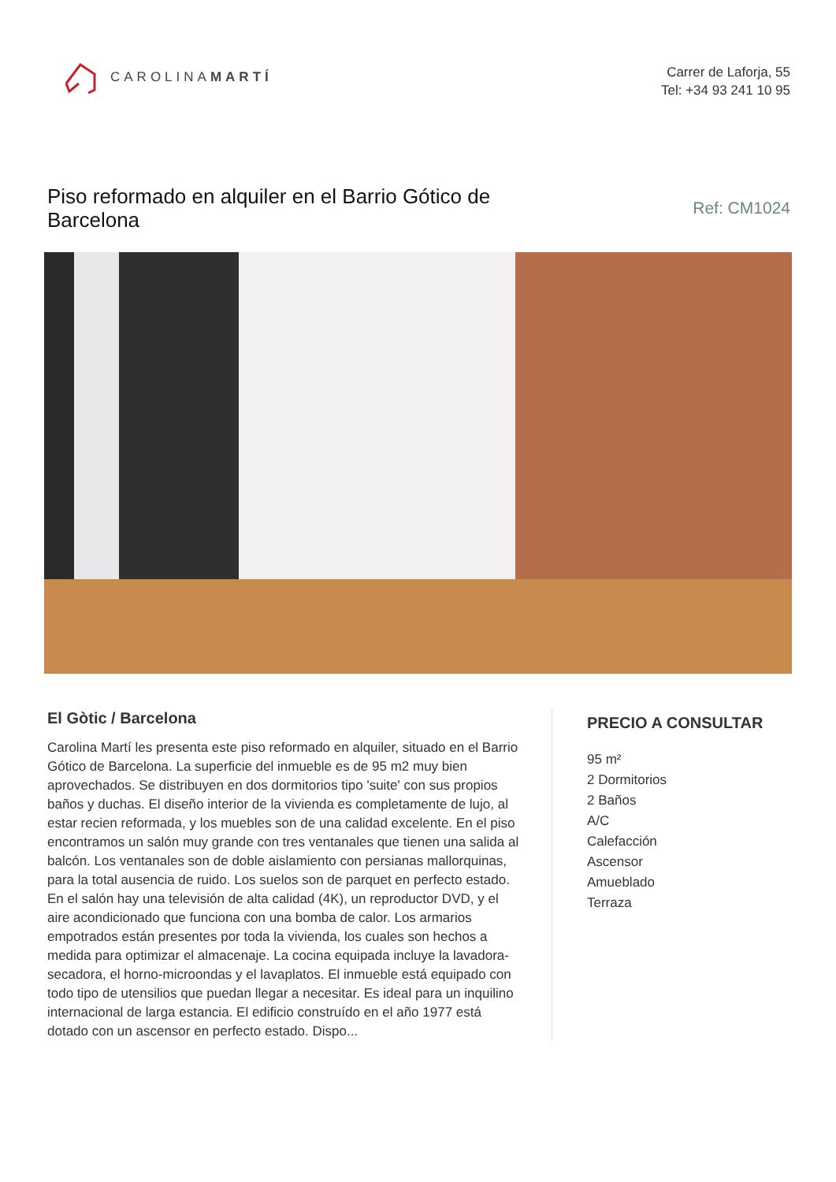CAROLINAMARTÍ
Carrer de Laforja, 55
Tel: +34 93 241 10 95
Piso reformado en alquiler en el Barrio Gótico de Barcelona
Ref: CM1024
El Gòtic / Barcelona
Carolina Martí les presenta este piso reformado en alquiler, situado en el Barrio Gótico de Barcelona. La superficie del inmueble es de 95 m2 muy bien aprovechados. Se distribuyen en dos dormitorios tipo 'suite' con sus propios baños y duchas. El diseño interior de la vivienda es completamente de lujo, al estar recien reformada, y los muebles son de una calidad excelente. En el piso encontramos un salón muy grande con tres ventanales que tienen una salida al balcón. Los ventanales son de doble aislamiento con persianas mallorquinas, para la total ausencia de ruido. Los suelos son de parquet en perfecto estado. En el salón hay una televisión de alta calidad (4K), un reproductor DVD, y el aire acondicionado que funciona con una bomba de calor. Los armarios empotrados están presentes por toda la vivienda, los cuales son hechos a medida para optimizar el almacenaje. La cocina equipada incluye la lavadora-secadora, el horno-microondas y el lavaplatos. El inmueble está equipado con todo tipo de utensilios que puedan llegar a necesitar. Es ideal para un inquilino internacional de larga estancia. El edificio construído en el año 1977 está dotado con un ascensor en perfecto estado. Dispo...
PRECIO A CONSULTAR
95 m²
2 Dormitorios
2 Baños
A/C
Calefacción
Ascensor
Amueblado
Terraza